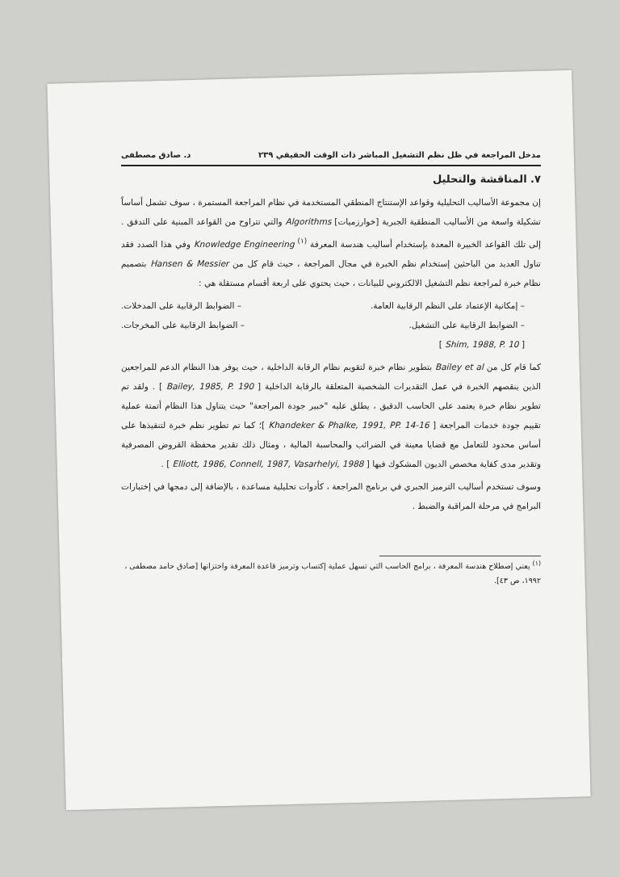مدخل المراجعة في ظل نظم التشغيل المباشر ذات الوقت الحقيقي ٢٣٩ د. صادق مصطفى
٧. المناقشة والتحليل
إن مجموعة الأساليب التحليلية وقواعد الإستنتاج المنطقي المستخدمة في نظام المراجعة المستمرة ، سوف تشمل أساساً تشكيلة واسعة من الأساليب المنطقية الجبرية [خوارزميات] Algorithms والتي تتراوح من القواعد المبنية على التدفق . إلى تلك القواعد الخبيرة المعدة بإستخدام أساليب هندسة المعرفة <sup>(١)</sup> Knowledge Engineering وفي هذا الصدد فقد تناول العديد من الباحثين إستخدام نظم الخبرة في مجال المراجعة ، حيث قام كل من Hansen & Messier بتصميم نظام خبرة لمراجعة نظم التشغيل الالكتروني للبيانات ، حيث يحتوي على اربعة أقسام مستقلة هي :
– إمكانية الإعتماد على النظم الرقابية العامة. – الضوابط الرقابية على المدخلات.
– الضوابط الرقابية على التشغيل. – الضوابط الرقابية على المخرجات.
[ Shim, 1988, P. 10 ]
كما قام كل من Bailey et al بتطوير نظام خبرة لتقويم نظام الرقابة الداخلية ، حيث يوفر هذا النظام الدعم للمراجعين الذين ينقصهم الخبرة في عمل التقديرات الشخصية المتعلقة بالرقابة الداخلية [ Bailey, 1985, P. 190 ] . ولقد تم تطوير نظام خبرة يعتمد على الحاسب الدقيق ، يطلق عليه "خبير جودة المراجعة" حيث يتناول هذا النظام أتمتة عملية تقييم جودة خدمات المراجعة [ Khandeker & Phalke, 1991, PP. 14-16 ]؛ كما تم تطوير نظم خبرة لتنفيذها على أساس محدود للتعامل مع قضايا معينة في الضرائب والمحاسبة المالية ، ومثال ذلك تقدير محفظة القروض المصرفية وتقدير مدى كفاية مخصص الديون المشكوك فيها [ Elliott, 1986, Connell, 1987, Vasarhelyi, 1988 ] .
وسوف تستخدم أساليب الترميز الجبري في برنامج المراجعة ، كأدوات تحليلية مساعدة ، بالإضافة إلى دمجها في إختبارات البرامج في مرحلة المراقبة والضبط .
<sup>(١)</sup> يعني إصطلاح هندسة المعرفة ، برامج الحاسب التي تسهل عملية إكتساب وترميز قاعدة المعرفة واختزانها [صادق حامد مصطفى ، ١٩٩٢، ص ٤٣].